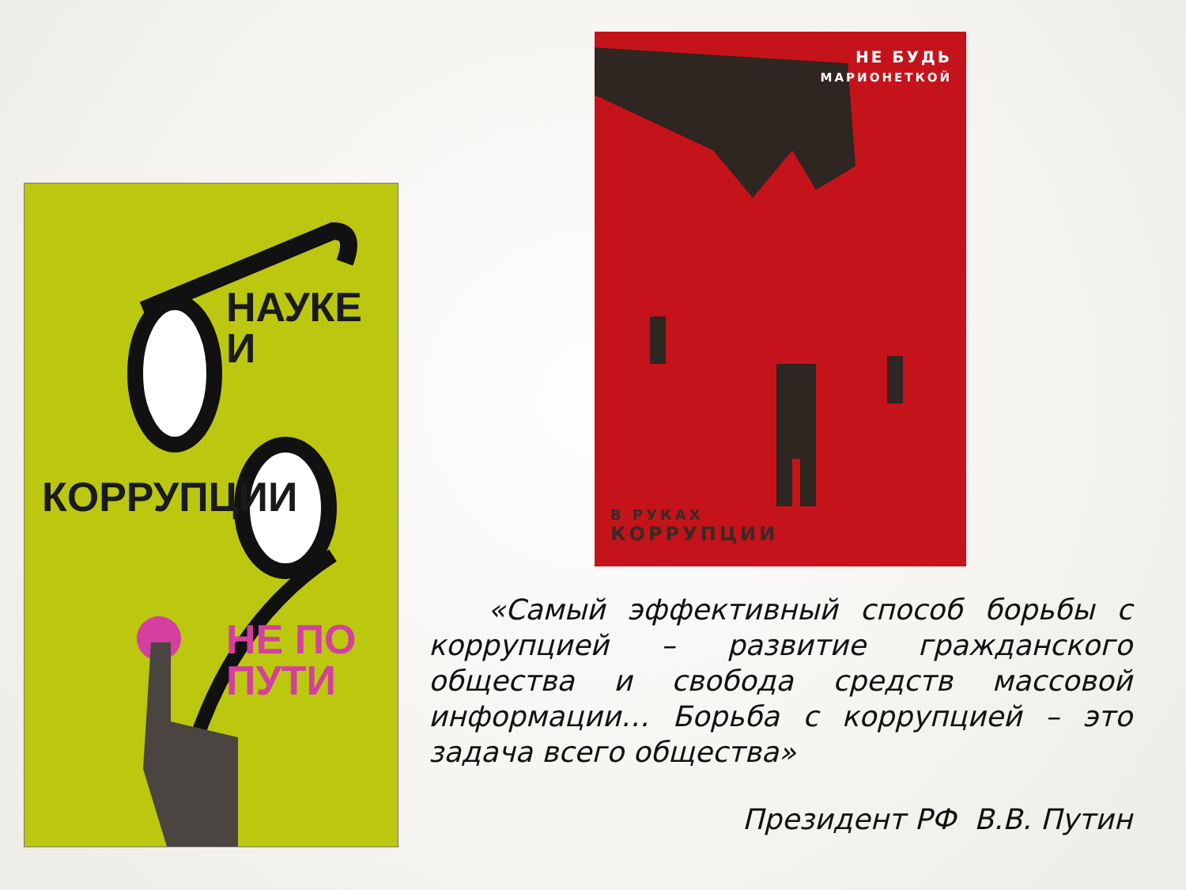НАУКЕ
И
КОРРУПЦИИ
НЕ ПО ПУТИ
НЕ БУДЬ
МАРИОНЕТКОЙ
В РУКАХ
КОРРУПЦИИ
«Самый эффективный способ борьбы с коррупцией – развитие гражданского общества и свобода средств массовой информации… Борьба с коррупцией – это задача всего общества»
Президент РФ В.В. Путин